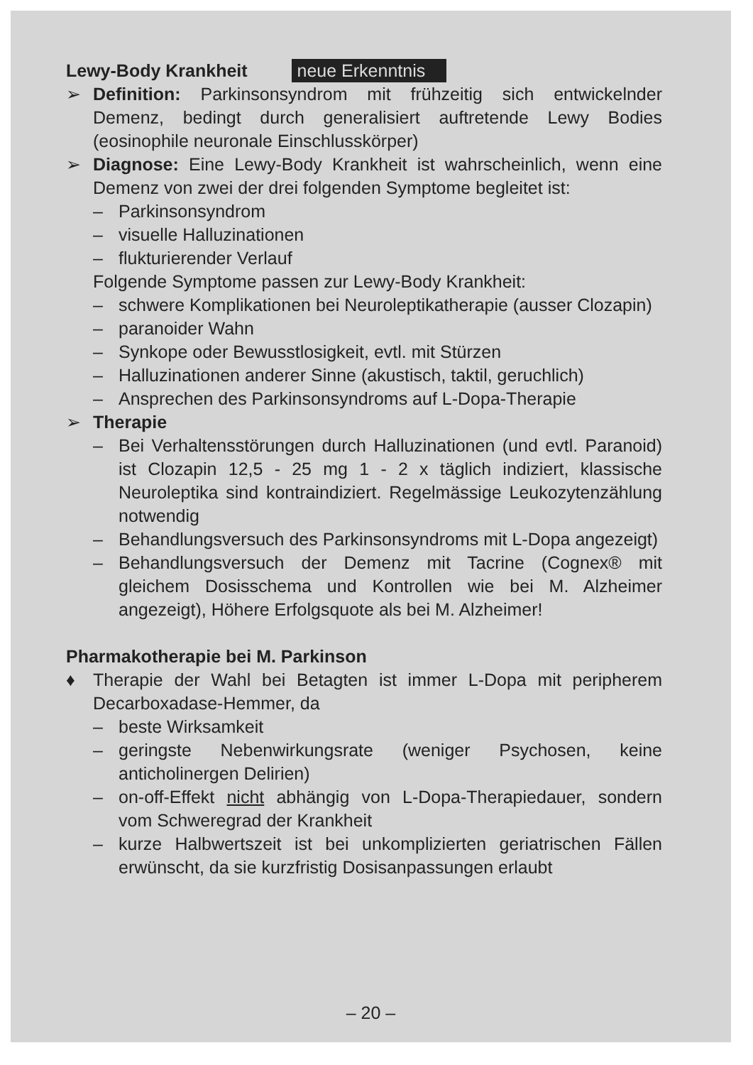Lewy-Body Krankheit neue Erkenntnis
➢ Definition: Parkinsonsyndrom mit frühzeitig sich entwickelnder Demenz, bedingt durch generalisiert auftretende Lewy Bodies (eosinophile neuronale Einschlusskörper)
➢ Diagnose: Eine Lewy-Body Krankheit ist wahrscheinlich, wenn eine Demenz von zwei der drei folgenden Symptome begleitet ist:
– Parkinsonsyndrom
– visuelle Halluzinationen
– flukturierender Verlauf
Folgende Symptome passen zur Lewy-Body Krankheit:
– schwere Komplikationen bei Neuroleptikatherapie (ausser Clozapin)
– paranoider Wahn
– Synkope oder Bewusstlosigkeit, evtl. mit Stürzen
– Halluzinationen anderer Sinne (akustisch, taktil, geruchlich)
– Ansprechen des Parkinsonsyndroms auf L-Dopa-Therapie
➢ Therapie
– Bei Verhaltensstörungen durch Halluzinationen (und evtl. Paranoid) ist Clozapin 12,5 - 25 mg 1 - 2 x täglich indiziert, klassische Neuroleptika sind kontraindiziert. Regelmässige Leukozytenzählung notwendig
– Behandlungsversuch des Parkinsonsyndroms mit L-Dopa angezeigt)
– Behandlungsversuch der Demenz mit Tacrine (Cognex® mit gleichem Dosisschema und Kontrollen wie bei M. Alzheimer angezeigt), Höhere Erfolgsquote als bei M. Alzheimer!
Pharmakotherapie bei M. Parkinson
♦ Therapie der Wahl bei Betagten ist immer L-Dopa mit peripherem Decarboxadase-Hemmer, da
– beste Wirksamkeit
– geringste Nebenwirkungsrate (weniger Psychosen, keine anticholinergen Delirien)
– on-off-Effekt nicht abhängig von L-Dopa-Therapiedauer, sondern vom Schweregrad der Krankheit
– kurze Halbwertszeit ist bei unkomplizierten geriatrischen Fällen erwünscht, da sie kurzfristig Dosisanpassungen erlaubt
– 20 –